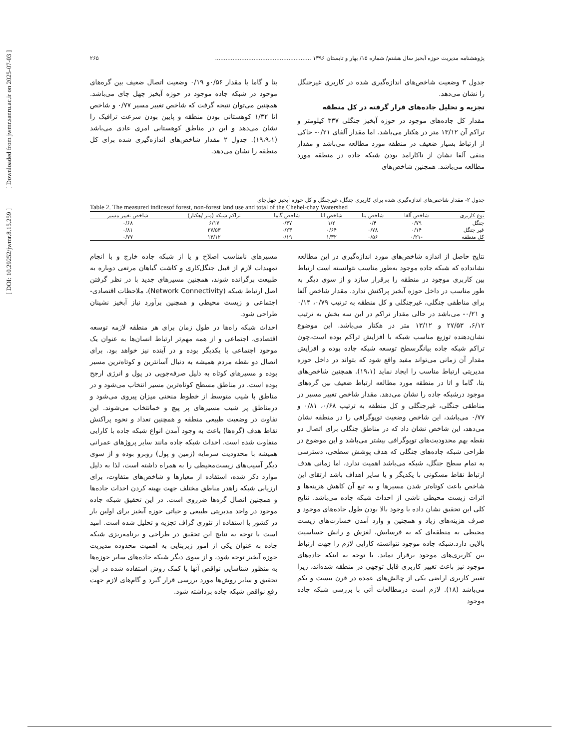پژوهشنامه مدیریت حوزه آبخیز سال هشتم/ شماره ۱۵/ بهار و تابستان ۱۳۹۶ ....................................................... ۲۶۵
جدول ۳ وضعیت شاخص‌های اندازه‌گیری شده در کاربری غیرجنگل را نشان می‌دهد.
تجزیه و تحلیل جاده‌های قرار گرفته در کل منطقه
مقدار کل جاده‌های موجود در حوزه آبخیز جنگلی ۳۳۷ کیلومتر و تراکم آن ۱۳/۱۲ متر در هکتار می‌باشد. اما مقدار آلفای ۰/۲۱- حاکی از ارتباط بسیار ضعیف در منطقه مورد مطالعه می‌باشد و مقدار منفی آلفا نشان از ناکارامد بودن شبکه جاده در منطقه مورد مطالعه می‌باشد. همچنین شاخص‌های
بتا و گاما با مقدار ۰/۵۶و ۰/۱۹ وضعیت اتصال ضعیف بین گره‌های موجود در شبکه جاده موجود در حوزه آبخیز چهل چای می‌باشد. همچنین می‌توان نتیجه گرفت که شاخص تغییر مسیر ۰/۷۷ و شاخص اتا ۱/۳۲ کوهستانی بودن منطقه و پایین بودن سرعت ترافیک را نشان می‌دهد و این در مناطق کوهستانی امری عادی می‌باشد (۱۹،۹،۱). جدول ۲ مقدار شاخص‌های اندازه‌گیری شده برای کل منطقه را نشان می‌دهد.
جدول ۲- مقدار شاخص‌های اندازه‌گیری شده برای کاربری جنگل، غیرجنگل و کل حوزه آبخیز چهل‌چای
Table 2. The measured indicesof forest, non-forest land use and total of the Chehel-chay Watershed
| نوع کاربری | شاخص آلفا | شاخص بتا | شاخص اتا | شاخص گاما | تراکم شبکه (متر /هکتار) | شاخص تغییر مسیر |
| --- | --- | --- | --- | --- | --- | --- |
| جنگل | ۰/۷۹ | ۰/۴ | ۱/۲ | ۰/۳۷ | ۶/۱۷ | ۰/۶۸ |
| غیر جنگل | ۰/۱۴ | ۰/۷۸ | ۰/۶۴ | ۰/۲۳ | ۲۷/۵۳ | ۰/۸۱ |
| کل منطقه | -۰/۲۱ | ۰/۵۶ | ۱/۳۲ | ۰/۱۹ | ۱۳/۱۲ | ۰/۷۷ |
نتایج حاصل از اندازه شاخص‌های مورد اندازه‌گیری در این مطالعه نشانداده که شبکه جاده موجود به‌طور مناسب نتوانسته است ارتباط بین کاربری موجود در منطقه را برقرار سازد و از سوی دیگر به طور مناسب در داخل حوزه آبخیز پراکنش ندارد. مقدار شاخص آلفا برای مناطقی جنگلی، غیرجنگلی و کل منطقه به ترتیب ۰/۷۹، ۰/۱۴ و ۰/۲۱- می‌باشد در حالی مقدار تراکم در این سه بخش به ترتیب ۶/۱۲، ۲۷/۵۳ و ۱۳/۱۲ متر در هکتار می‌باشد. این موضوع نشان‌دهنده توزیع مناسب شبکه با افزایش تراکم بوده است،چون تراکم شبکه جاده بیانگرسطح توسعه شبکه جاده بوده و افزایش مقدار آن زمانی می‌تواند مفید واقع شود که بتواند در داخل حوزه مدیریتی ارتباط مناسب را ایجاد نماید (۱۹،۱). همچنین شاخص‌های بتا، گاما و اتا در منطقه مورد مطالعه ارتباط ضعیف بین گره‌های موجود درشبکه جاده را نشان می‌دهد. مقدار شاخص تغییر مسیر در مناطقی جنگلی، غیرجنگلی و کل منطقه به ترتیب ۰/۶۸، ۰/۸۱ و ۰/۷۷ می‌باشد، این شاخص وضعیت توپوگرافی را در منطقه نشان می‌دهد، این شاخص نشان داد که در مناطق جنگلی برای اتصال دو نقطه بهم محدودیت‌های توپوگرافی بیشتر می‌باشد و این موضوع در طراحی شبکه جاده‌های جنگلی که هدف پوشش سطحی، دسترسی به تمام سطح جنگل، شبکه می‌باشد اهمیت ندارد، اما زمانی هدف ارتباط نقاط مسکونی با یکدیگر و یا سایر اهداف باشد ارتقای این شاخص باعث کوتاه‌تر شدن مسیرها و به تبع آن کاهش هزینه‌ها و اثرات زیست محیطی ناشی از احداث شبکه جاده می‌باشد. نتایج کلی این تحقیق نشان داده با وجود بالا بودن طول جاده‌های موجود و صرف هزینه‌های زیاد و همچنین و وارد آمدن خسارت‌های زیست محیطی به منطقه‌ای که به فرسایش، لغزش و رانش حساسیت بالایی دارد.شبکه جاده موجود نتوانسته کارایی لازم را جهت ارتباط بین کاربری‌های موجود برقرار نماید. با توجه به اینکه جاده‌های موجود نیز باعث تغییر کاربری قابل توجهی در منطقه شده‌اند، زیرا تغییر کاربری اراضی یکی از چالش‌های عمده در قرن بیست و یکم می‌باشد (۱۸). لازم است درمطالعات آتی با بررسی شبکه جاده موجود
مسیرهای نامناسب اصلاح و یا از شبکه جاده خارج و با انجام تمهیدات لازم از قبیل جنگل‌کاری و کاشت گیاهان مرتعی دوباره به طبیعت برگرانده شوند، همچنین مسیرهای جدید با در نظر گرفتن اصل ارتباط شبکه (Network Connectivity)، ملاحظات اقتصادی- اجتماعی و زیست محیطی و همچنین برآورد نیاز آبخیز نشینان طراحی شود.
احداث شبکه راه‌ها در طول زمان برای هر منطقه لازمه توسعه اقتصادی، اجتماعی و از همه مهم‌تر ارتباط انسان‌ها به عنوان یک موجود اجتماعی با یکدیگر بوده و در آینده نیز خواهد بود. برای اتصال دو نقطه مردم همیشه به دنبال آسانترین و کوتاه‌ترین مسیر بوده و مسیرهای کوتاه به دلیل صرفه‌جویی در پول و انرژی ارجح بوده است. در مناطق مسطح کوتاه‌ترین مسیر انتخاب می‌شود و در مناطق با شیب متوسط از خطوط منحنی میزان پیروی می‌شود و درمناطق پر شیب مسیرهای پر پیچ و خمانتخاب می‌شوند. این تفاوت در وضعیت طبیعی منطقه و همچنین تعداد و نحوه پراکنش نقاط هدف (گره‌ها) باعث به وجود آمدن انواع شبکه جاده با کارایی متفاوت شده است. احداث شبکه جاده مانند سایر پروژهای عمرانی همیشه با محدودیت سرمایه (زمین و پول) روبرو بوده و از سوی دیگر آسیب‌های زیست‌محیطی را به همراه داشته است، لذا به دلیل موارد ذکر شده، استفاده از معیارها و شاخص‌های متفاوت، برای ارزیابی شبکه راهدر مناطق مختلف جهت بهینه کردن احداث جاده‌ها و همچنین اتصال گره‌ها ضرروی است. در این تحقیق شبکه جاده موجود در واحد مدیریتی طبیعی و حیاتی حوزه آبخیز برای اولین بار در کشور با استفاده از تئوری گراف تجزیه و تحلیل شده است. امید است با توجه به نتایج این تحقیق در طراحی و برنامه‌ریزی شبکه جاده به عنوان یکی از امور زیربنایی به اهمیت محدوده مدیریت حوزه آبخیز توجه شود، و از سوی دیگر شبکه جاده‌های سایر حوزه‌ها به منظور شناسایی نواقص آنها با کمک روش استفاده شده در این تحقیق و سایر روش‌ها مورد بررسی قرار گیرد و گام‌های لازم جهت رفع نواقص شبکه جاده برداشته شود.
[ DOI: 10.29252/jwmr.8.15.259 ] [ Downloaded from jwmr.sanru.ac.ir on 2025-07-03 ]